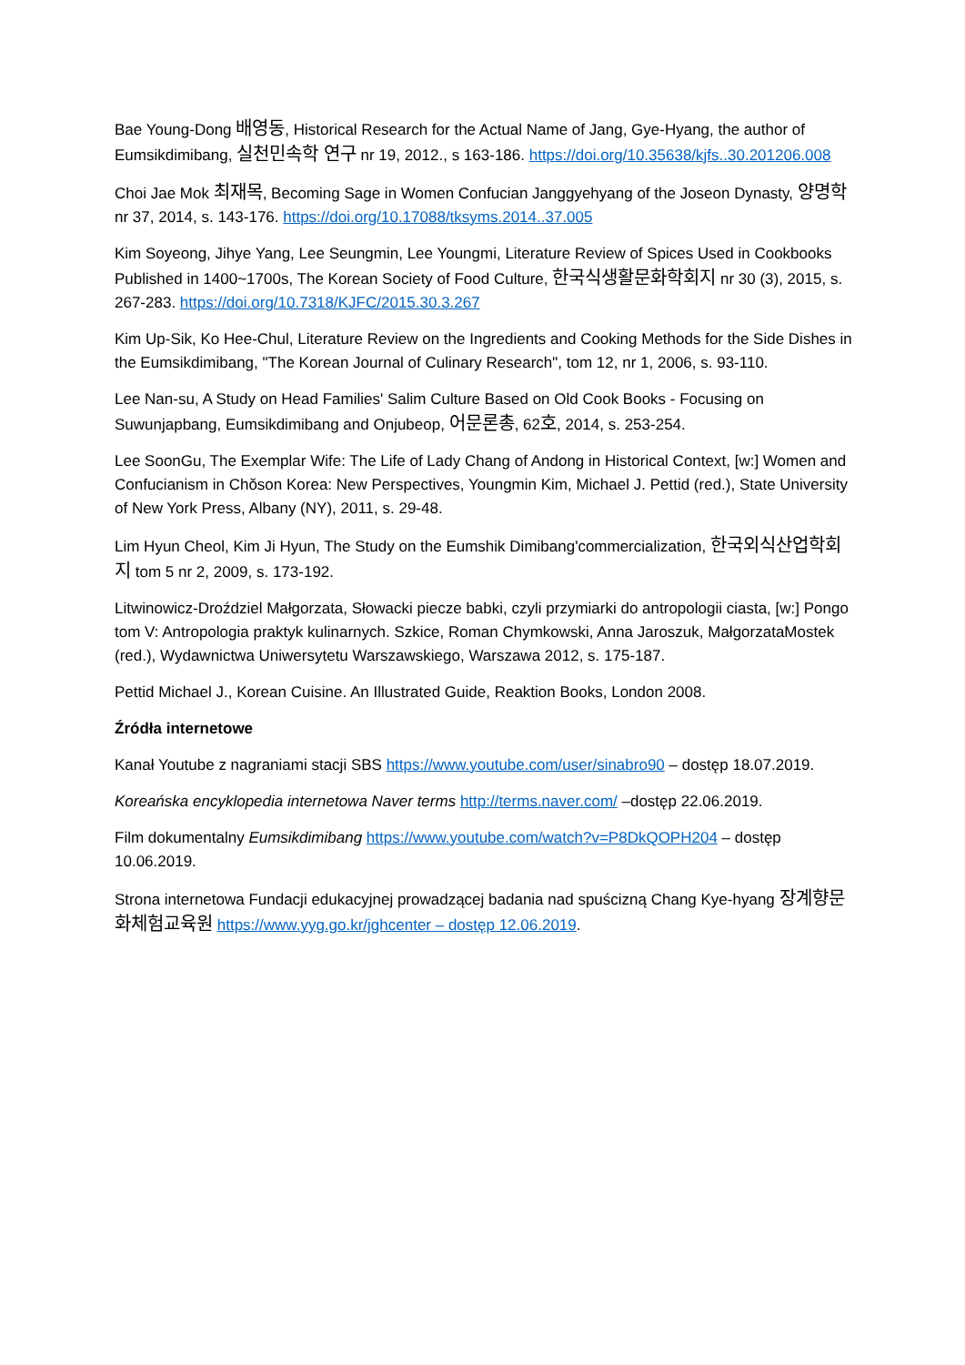Bae Young-Dong 배영동, Historical Research for the Actual Name of Jang, Gye-Hyang, the author of Eumsikdimibang, 실천민속학 연구 nr 19, 2012., s 163-186. https://doi.org/10.35638/kjfs..30.201206.008
Choi Jae Mok 최재목, Becoming Sage in Women Confucian Janggyehyang of the Joseon Dynasty, 양명학 nr 37, 2014, s. 143-176. https://doi.org/10.17088/tksyms.2014..37.005
Kim Soyeong, Jihye Yang, Lee Seungmin, Lee Youngmi, Literature Review of Spices Used in Cookbooks Published in 1400~1700s, The Korean Society of Food Culture, 한국식생활문화학회지 nr 30 (3), 2015, s. 267-283. https://doi.org/10.7318/KJFC/2015.30.3.267
Kim Up-Sik, Ko Hee-Chul, Literature Review on the Ingredients and Cooking Methods for the Side Dishes in the Eumsikdimibang, "The Korean Journal of Culinary Research", tom 12, nr 1, 2006, s. 93-110.
Lee Nan-su, A Study on Head Families' Salim Culture Based on Old Cook Books - Focusing on Suwunjapbang, Eumsikdimibang and Onjubeop, 어문론총, 62호, 2014, s. 253-254.
Lee SoonGu, The Exemplar Wife: The Life of Lady Chang of Andong in Historical Context, [w:] Women and Confucianism in Chŏson Korea: New Perspectives, Youngmin Kim, Michael J. Pettid (red.), State University of New York Press, Albany (NY), 2011, s. 29-48.
Lim Hyun Cheol, Kim Ji Hyun, The Study on the Eumshik Dimibang'commercialization, 한국외식산업학회지 tom 5 nr 2, 2009, s. 173-192.
Litwinowicz-Droździel Małgorzata, Słowacki piecze babki, czyli przymiarki do antropologii ciasta, [w:] Pongo tom V: Antropologia praktyk kulinarnych. Szkice, Roman Chymkowski, Anna Jaroszuk, MałgorzataMostek (red.), Wydawnictwa Uniwersytetu Warszawskiego, Warszawa 2012, s. 175-187.
Pettid Michael J., Korean Cuisine. An Illustrated Guide, Reaktion Books, London 2008.
Źródła internetowe
Kanał Youtube z nagraniami stacji SBS https://www.youtube.com/user/sinabro90 – dostęp 18.07.2019.
Koreańska encyklopedia internetowa Naver terms http://terms.naver.com/ –dostęp 22.06.2019.
Film dokumentalny Eumsikdimibang https://www.youtube.com/watch?v=P8DkQOPH204 – dostęp 10.06.2019.
Strona internetowa Fundacji edukacyjnej prowadzącej badania nad spuścizną Chang Kye-hyang 장계향문화체험교육원 https://www.yyg.go.kr/jghcenter – dostęp 12.06.2019.